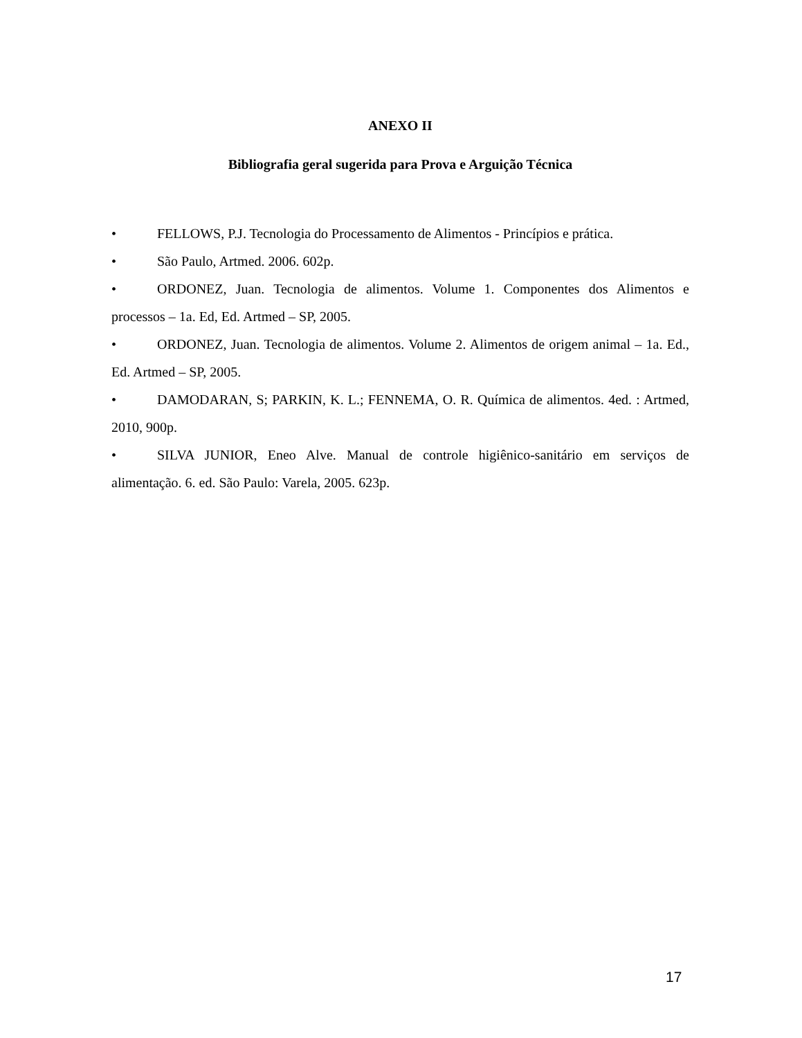ANEXO II
Bibliografia geral sugerida para Prova e Arguição Técnica
• FELLOWS, P.J. Tecnologia do Processamento de Alimentos - Princípios e prática.
• São Paulo, Artmed. 2006. 602p.
• ORDONEZ, Juan. Tecnologia de alimentos. Volume 1. Componentes dos Alimentos e processos – 1a. Ed, Ed. Artmed – SP, 2005.
• ORDONEZ, Juan. Tecnologia de alimentos. Volume 2. Alimentos de origem animal – 1a. Ed., Ed. Artmed – SP, 2005.
• DAMODARAN, S; PARKIN, K. L.; FENNEMA, O. R. Química de alimentos. 4ed. : Artmed, 2010, 900p.
• SILVA JUNIOR, Eneo Alve. Manual de controle higiênico-sanitário em serviços de alimentação. 6. ed. São Paulo: Varela, 2005. 623p.
17